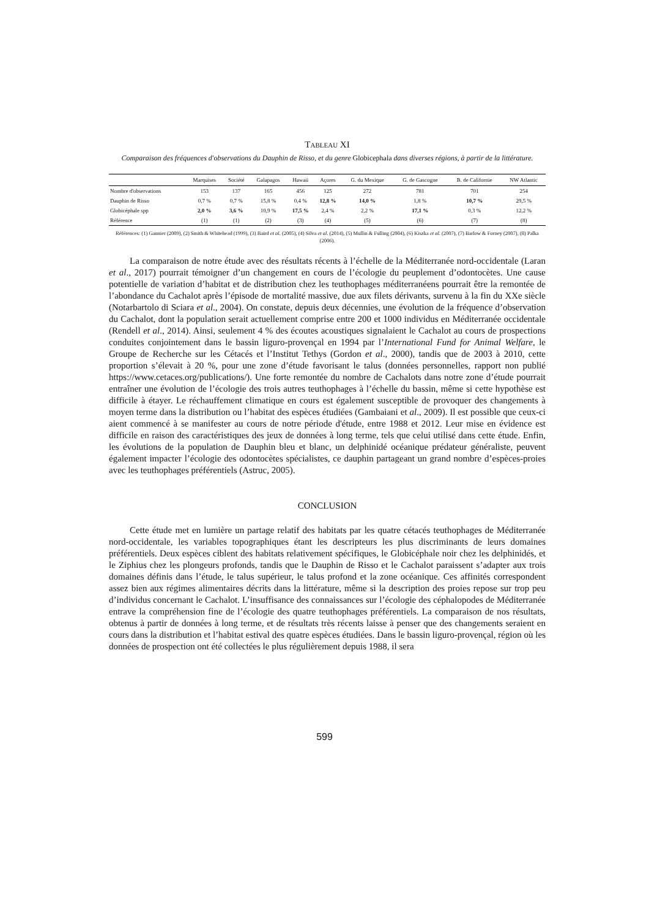TABLEAU XI
Comparaison des fréquences d'observations du Dauphin de Risso, et du genre Globicephala dans diverses régions, à partir de la littérature.
| | Marquises | Société | Galapagos | Hawaii | Açores | G. du Mexique | G. de Gascogne | B. de Californie | NW Atlantic |
| --- | --- | --- | --- | --- | --- | --- | --- | --- | --- |
| Nombre d'observations | 153 | 137 | 165 | 456 | 125 | 272 | 781 | 701 | 254 |
| Dauphin de Risso | 0,7 % | 0,7 % | 15,8 % | 0,4 % | 12,8 % | 14,0 % | 1,8 % | 10,7 % | 29,5 % |
| Globicéphale spp | 2,0 % | 3,6 % | 10,9 % | 17,5 % | 2,4 % | 2,2 % | 17,1 % | 0,3 % | 12,2 % |
| Référence | (1) | (1) | (2) | (3) | (4) | (5) | (6) | (7) | (8) |
Références: (1) Gannier (2009), (2) Smith & Whitehead (1999), (3) Baird et al. (2005), (4) Silva et al. (2014), (5) Mullin & Fulling (2004), (6) Kiszka et al. (2007), (7) Barlow & Forney (2007), (8) Palka (2006).
La comparaison de notre étude avec des résultats récents à l’échelle de la Méditerranée nord-occidentale (Laran et al., 2017) pourrait témoigner d’un changement en cours de l’écologie du peuplement d’odontocètes. Une cause potentielle de variation d’habitat et de distribution chez les teuthophages méditerranéens pourrait être la remontée de l’abondance du Cachalot après l’épisode de mortalité massive, due aux filets dérivants, survenu à la fin du XXe siècle (Notarbartolo di Sciara et al., 2004). On constate, depuis deux décennies, une évolution de la fréquence d’observation du Cachalot, dont la population serait actuellement comprise entre 200 et 1000 individus en Méditerranée occidentale (Rendell et al., 2014). Ainsi, seulement 4 % des écoutes acoustiques signalaient le Cachalot au cours de prospections conduites conjointement dans le bassin liguro-provençal en 1994 par l’International Fund for Animal Welfare, le Groupe de Recherche sur les Cétacés et l’Institut Tethys (Gordon et al., 2000), tandis que de 2003 à 2010, cette proportion s’élevait à 20 %, pour une zone d’étude favorisant le talus (données personnelles, rapport non publié https://www.cetaces.org/publications/). Une forte remontée du nombre de Cachalots dans notre zone d’étude pourrait entraîner une évolution de l’écologie des trois autres teuthophages à l’échelle du bassin, même si cette hypothèse est difficile à étayer. Le réchauffement climatique en cours est également susceptible de provoquer des changements à moyen terme dans la distribution ou l’habitat des espèces étudiées (Gambaiani et al., 2009). Il est possible que ceux-ci aient commencé à se manifester au cours de notre période d'étude, entre 1988 et 2012. Leur mise en évidence est difficile en raison des caractéristiques des jeux de données à long terme, tels que celui utilisé dans cette étude. Enfin, les évolutions de la population de Dauphin bleu et blanc, un delphinidé océanique prédateur généraliste, peuvent également impacter l’écologie des odontocètes spécialistes, ce dauphin partageant un grand nombre d’espèces-proies avec les teuthophages préférentiels (Astruc, 2005).
CONCLUSION
Cette étude met en lumière un partage relatif des habitats par les quatre cétacés teuthophages de Méditerranée nord-occidentale, les variables topographiques étant les descripteurs les plus discriminants de leurs domaines préférentiels. Deux espèces ciblent des habitats relativement spécifiques, le Globicéphale noir chez les delphinidés, et le Ziphius chez les plongeurs profonds, tandis que le Dauphin de Risso et le Cachalot paraissent s’adapter aux trois domaines définis dans l’étude, le talus supérieur, le talus profond et la zone océanique. Ces affinités correspondent assez bien aux régimes alimentaires décrits dans la littérature, même si la description des proies repose sur trop peu d’individus concernant le Cachalot. L’insuffisance des connaissances sur l’écologie des céphalopodes de Méditerranée entrave la compréhension fine de l’écologie des quatre teuthophages préférentiels. La comparaison de nos résultats, obtenus à partir de données à long terme, et de résultats très récents laisse à penser que des changements seraient en cours dans la distribution et l’habitat estival des quatre espèces étudiées. Dans le bassin liguro-provençal, région où les données de prospection ont été collectées le plus régulièrement depuis 1988, il sera
599